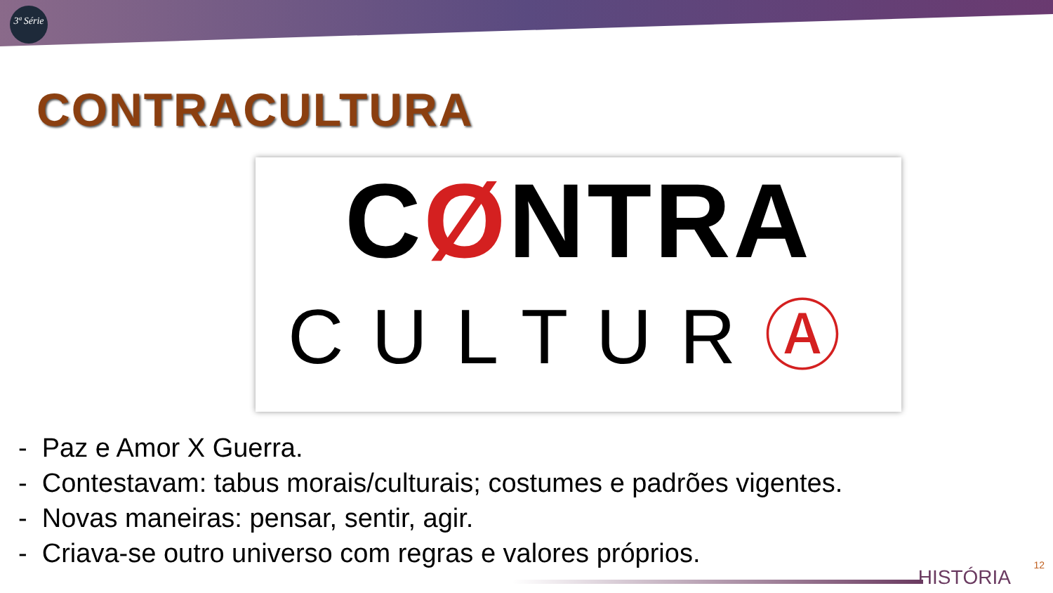3ª Série
CONTRACULTURA
CØNTRA
CULTURⒶ
- Paz e Amor X Guerra.
- Contestavam: tabus morais/culturais; costumes e padrões vigentes.
- Novas maneiras: pensar, sentir, agir.
- Criava-se outro universo com regras e valores próprios.
HISTÓRIA
12